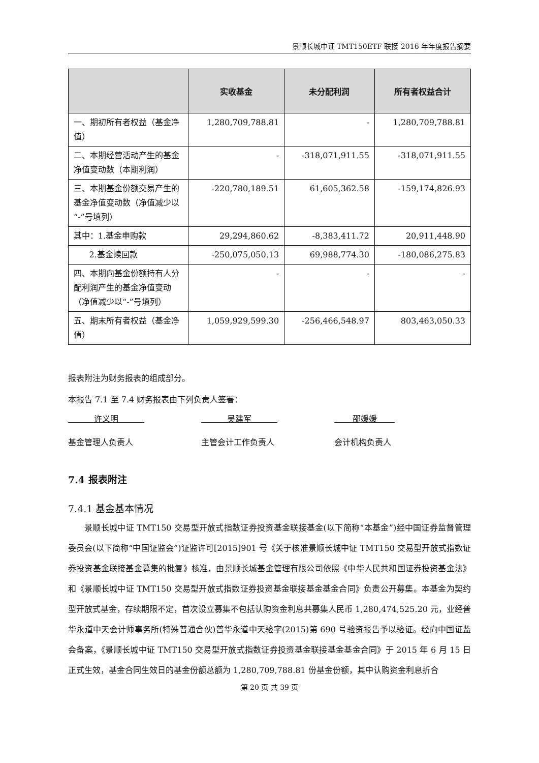景顺长城中证 TMT150ETF 联接 2016 年年度报告摘要
| | 实收基金 | 未分配利润 | 所有者权益合计 |
| --- | --- | --- | --- |
| 一、期初所有者权益（基金净值） | 1,280,709,788.81 | - | 1,280,709,788.81 |
| 二、本期经营活动产生的基金净值变动数（本期利润） | - | -318,071,911.55 | -318,071,911.55 |
| 三、本期基金份额交易产生的基金净值变动数（净值减少以“-”号填列） | -220,780,189.51 | 61,605,362.58 | -159,174,826.93 |
| 其中：1.基金申购款 | 29,294,860.62 | -8,383,411.72 | 20,911,448.90 |
| 2.基金赎回款 | -250,075,050.13 | 69,988,774.30 | -180,086,275.83 |
| 四、本期向基金份额持有人分配利润产生的基金净值变动（净值减少以“-”号填列） | - | - | - |
| 五、期末所有者权益（基金净值） | 1,059,929,599.30 | -256,466,548.97 | 803,463,050.33 |
报表附注为财务报表的组成部分。
本报告 7.1 至 7.4 财务报表由下列负责人签署：
许义明 吴建军 邵媛媛
基金管理人负责人 主管会计工作负责人 会计机构负责人
7.4 报表附注
7.4.1 基金基本情况
景顺长城中证 TMT150 交易型开放式指数证券投资基金联接基金(以下简称“本基金”)经中国证券监督管理委员会(以下简称“中国证监会”)证监许可[2015]901 号《关于核准景顺长城中证 TMT150 交易型开放式指数证券投资基金联接基金募集的批复》核准，由景顺长城基金管理有限公司依照《中华人民共和国证券投资基金法》和《景顺长城中证 TMT150 交易型开放式指数证券投资基金联接基金基金合同》负责公开募集。本基金为契约型开放式基金，存续期限不定，首次设立募集不包括认购资金利息共募集人民币 1,280,474,525.20 元，业经普华永道中天会计师事务所(特殊普通合伙)普华永道中天验字(2015)第 690 号验资报告予以验证。经向中国证监会备案，《景顺长城中证 TMT150 交易型开放式指数证券投资基金联接基金基金合同》于 2015 年 6 月 15 日正式生效，基金合同生效日的基金份额总额为 1,280,709,788.81 份基金份额，其中认购资金利息折合
第 20 页 共 39 页